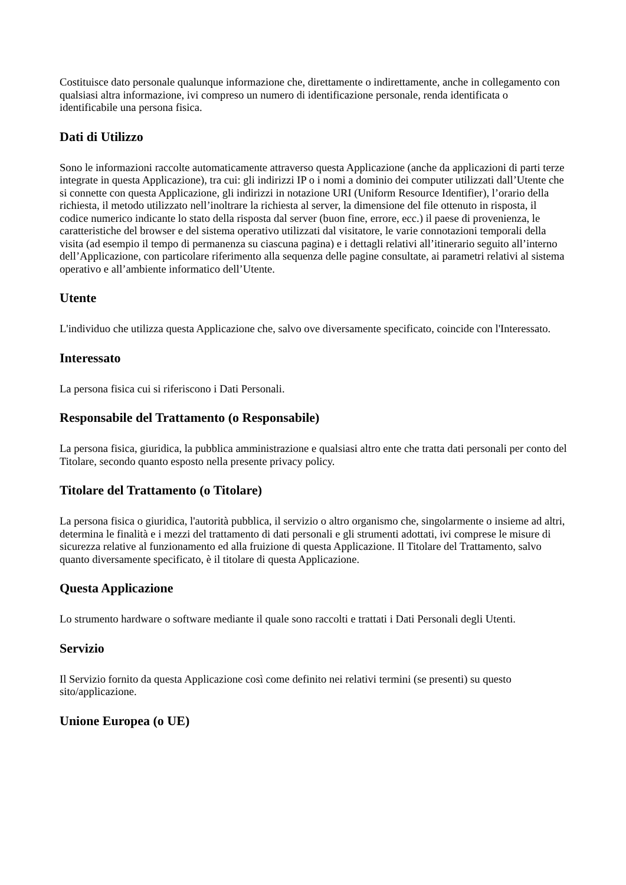Costituisce dato personale qualunque informazione che, direttamente o indirettamente, anche in collegamento con qualsiasi altra informazione, ivi compreso un numero di identificazione personale, renda identificata o identificabile una persona fisica.
Dati di Utilizzo
Sono le informazioni raccolte automaticamente attraverso questa Applicazione (anche da applicazioni di parti terze integrate in questa Applicazione), tra cui: gli indirizzi IP o i nomi a dominio dei computer utilizzati dall’Utente che si connette con questa Applicazione, gli indirizzi in notazione URI (Uniform Resource Identifier), l’orario della richiesta, il metodo utilizzato nell’inoltrare la richiesta al server, la dimensione del file ottenuto in risposta, il codice numerico indicante lo stato della risposta dal server (buon fine, errore, ecc.) il paese di provenienza, le caratteristiche del browser e del sistema operativo utilizzati dal visitatore, le varie connotazioni temporali della visita (ad esempio il tempo di permanenza su ciascuna pagina) e i dettagli relativi all’itinerario seguito all’interno dell’Applicazione, con particolare riferimento alla sequenza delle pagine consultate, ai parametri relativi al sistema operativo e all’ambiente informatico dell’Utente.
Utente
L'individuo che utilizza questa Applicazione che, salvo ove diversamente specificato, coincide con l'Interessato.
Interessato
La persona fisica cui si riferiscono i Dati Personali.
Responsabile del Trattamento (o Responsabile)
La persona fisica, giuridica, la pubblica amministrazione e qualsiasi altro ente che tratta dati personali per conto del Titolare, secondo quanto esposto nella presente privacy policy.
Titolare del Trattamento (o Titolare)
La persona fisica o giuridica, l'autorità pubblica, il servizio o altro organismo che, singolarmente o insieme ad altri, determina le finalità e i mezzi del trattamento di dati personali e gli strumenti adottati, ivi comprese le misure di sicurezza relative al funzionamento ed alla fruizione di questa Applicazione. Il Titolare del Trattamento, salvo quanto diversamente specificato, è il titolare di questa Applicazione.
Questa Applicazione
Lo strumento hardware o software mediante il quale sono raccolti e trattati i Dati Personali degli Utenti.
Servizio
Il Servizio fornito da questa Applicazione così come definito nei relativi termini (se presenti) su questo sito/applicazione.
Unione Europea (o UE)